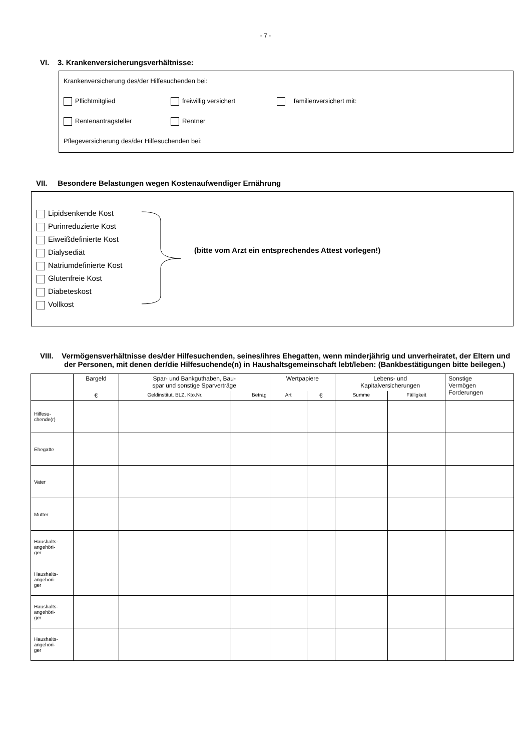- 7 -
VI. 3. Krankenversicherungsverhältnisse:
Krankenversicherung des/der Hilfesuchenden bei:
Pflichtmitglied freiwillig versichert familienversichert mit:
Rentenantragsteller Rentner
Pflegeversicherung des/der Hilfesuchenden bei:
VII. Besondere Belastungen wegen Kostenaufwendiger Ernährung
Lipidsenkende Kost
Purinreduzierte Kost
Eiweißdefinierte Kost
Dialysediät
Natriumdefinierte Kost
Glutenfreie Kost
Diabeteskost
Vollkost
(bitte vom Arzt ein entsprechendes Attest vorlegen!)
VIII. Vermögensverhältnisse des/der Hilfesuchenden, seines/ihres Ehegatten, wenn minderjährig und unverheiratet, der Eltern und der Personen, mit denen der/die Hilfesuchende(n) in Haushaltsgemeinschaft lebt/leben: (Bankbestätigungen bitte beilegen.)
| | Bargeld | Spar- und Bankguthaben, Bau- spar und sonstige Sparverträge | | Wertpapiere | | Lebens- und Kapitalversicherungen | | Sonstige Vermögen Forderungen |
| --- | --- | --- | --- | --- | --- | --- | --- | --- |
| | € | Geldinstitut, BLZ, Kto.Nr. | Betrag | Art | € | Summe | Fälligkeit | |
| Hilfesu- chende(r) | | | | | | | | |
| Ehegatte | | | | | | | | |
| Vater | | | | | | | | |
| Mutter | | | | | | | | |
| Haushalts- angehöri- ger | | | | | | | | |
| Haushalts- angehöri- ger | | | | | | | | |
| Haushalts- angehöri- ger | | | | | | | | |
| Haushalts- angehöri- ger | | | | | | | | |